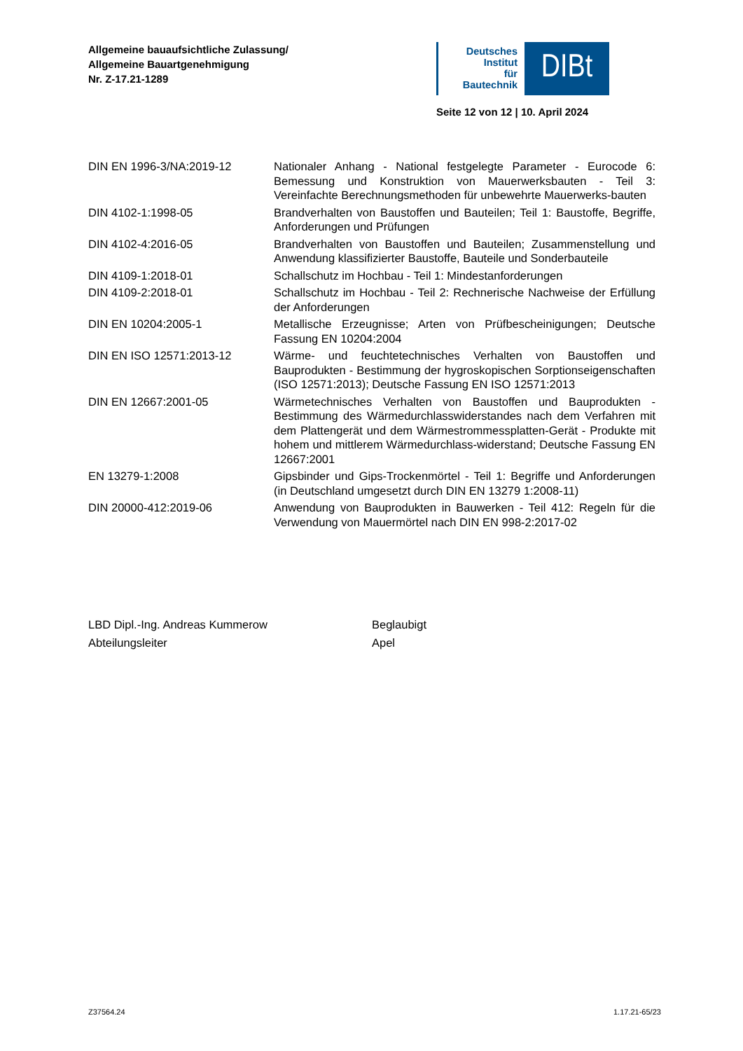Allgemeine bauaufsichtliche Zulassung/
Allgemeine Bauartgenehmigung
Nr. Z-17.21-1289
Deutsches
Institut
für
Bautechnik
DIBt
Seite 12 von 12 | 10. April 2024
| DIN EN 1996-3/NA:2019-12 | Nationaler Anhang - National festgelegte Parameter - Eurocode 6: Bemessung und Konstruktion von Mauerwerksbauten - Teil 3: Vereinfachte Berechnungsmethoden für unbewehrte Mauerwerks-bauten |
| DIN 4102-1:1998-05 | Brandverhalten von Baustoffen und Bauteilen; Teil 1: Baustoffe, Begriffe, Anforderungen und Prüfungen |
| DIN 4102-4:2016-05 | Brandverhalten von Baustoffen und Bauteilen; Zusammenstellung und Anwendung klassifizierter Baustoffe, Bauteile und Sonderbauteile |
| DIN 4109-1:2018-01 | Schallschutz im Hochbau - Teil 1: Mindestanforderungen |
| DIN 4109-2:2018-01 | Schallschutz im Hochbau - Teil 2: Rechnerische Nachweise der Erfüllung der Anforderungen |
| DIN EN 10204:2005-1 | Metallische Erzeugnisse; Arten von Prüfbescheinigungen; Deutsche Fassung EN 10204:2004 |
| DIN EN ISO 12571:2013-12 | Wärme- und feuchtetechnisches Verhalten von Baustoffen und Bauprodukten - Bestimmung der hygroskopischen Sorptionseigenschaften (ISO 12571:2013); Deutsche Fassung EN ISO 12571:2013 |
| DIN EN 12667:2001-05 | Wärmetechnisches Verhalten von Baustoffen und Bauprodukten - Bestimmung des Wärmedurchlasswiderstandes nach dem Verfahren mit dem Plattengerät und dem Wärmestrommessplatten-Gerät - Produkte mit hohem und mittlerem Wärmedurchlass-widerstand; Deutsche Fassung EN 12667:2001 |
| EN 13279-1:2008 | Gipsbinder und Gips-Trockenmörtel - Teil 1: Begriffe und Anforderungen (in Deutschland umgesetzt durch DIN EN 13279 1:2008-11) |
| DIN 20000-412:2019-06 | Anwendung von Bauprodukten in Bauwerken - Teil 412: Regeln für die Verwendung von Mauermörtel nach DIN EN 998-2:2017-02 |
LBD Dipl.-Ing. Andreas Kummerow
Abteilungsleiter
Beglaubigt
Apel
Z37564.24 1.17.21-65/23